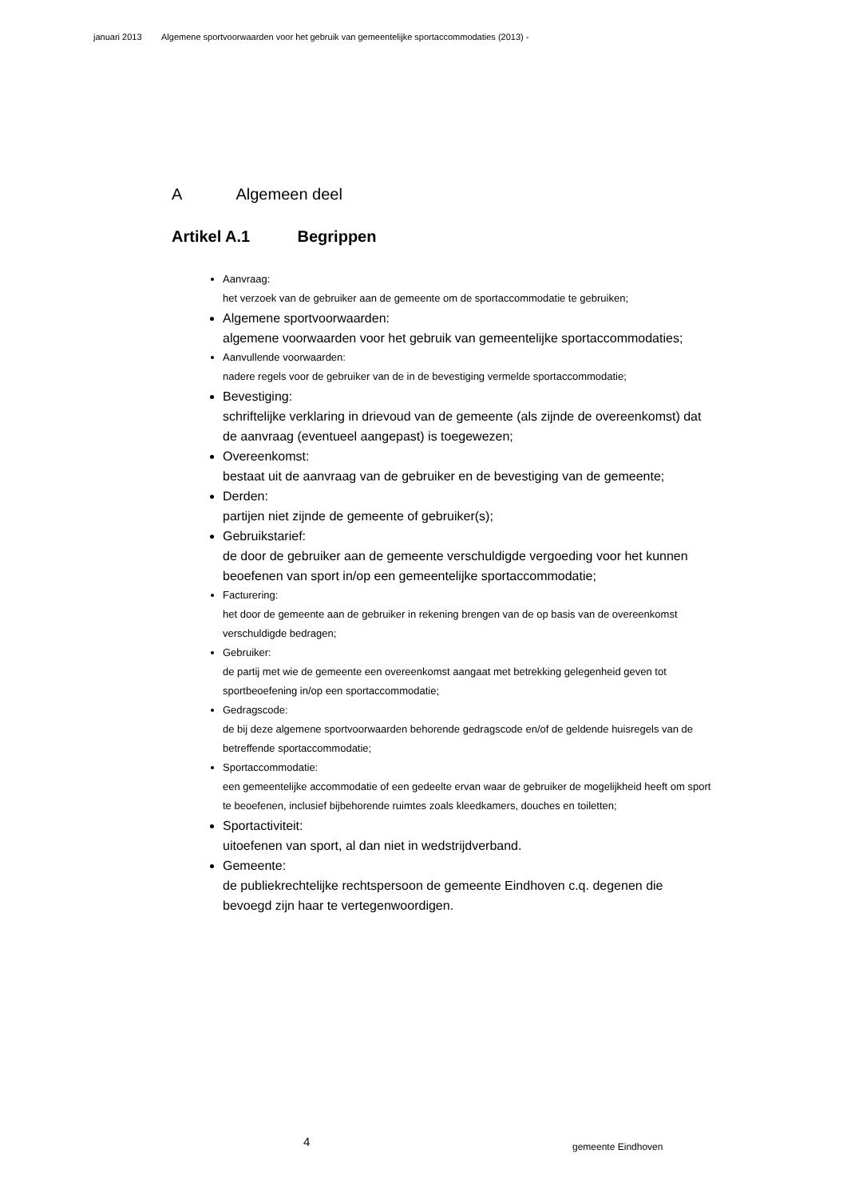januari 2013 Algemene sportvoorwaarden voor het gebruik van gemeentelijke sportaccommodaties (2013) -
A Algemeen deel
Artikel A.1 Begrippen
Aanvraag:
het verzoek van de gebruiker aan de gemeente om de sportaccommodatie te gebruiken;
Algemene sportvoorwaarden:
algemene voorwaarden voor het gebruik van gemeentelijke sportaccommodaties;
Aanvullende voorwaarden:
nadere regels voor de gebruiker van de in de bevestiging vermelde sportaccommodatie;
Bevestiging:
schriftelijke verklaring in drievoud van de gemeente (als zijnde de overeenkomst) dat de aanvraag (eventueel aangepast) is toegewezen;
Overeenkomst:
bestaat uit de aanvraag van de gebruiker en de bevestiging van de gemeente;
Derden:
partijen niet zijnde de gemeente of gebruiker(s);
Gebruikstarief:
de door de gebruiker aan de gemeente verschuldigde vergoeding voor het kunnen beoefenen van sport in/op een gemeentelijke sportaccommodatie;
Facturering:
het door de gemeente aan de gebruiker in rekening brengen van de op basis van de overeenkomst verschuldigde bedragen;
Gebruiker:
de partij met wie de gemeente een overeenkomst aangaat met betrekking gelegenheid geven tot sportbeoefening in/op een sportaccommodatie;
Gedragscode:
de bij deze algemene sportvoorwaarden behorende gedragscode en/of de geldende huisregels van de betreffende sportaccommodatie;
Sportaccommodatie:
een gemeentelijke accommodatie of een gedeelte ervan waar de gebruiker de mogelijkheid heeft om sport te beoefenen, inclusief bijbehorende ruimtes zoals kleedkamers, douches en toiletten;
Sportactiviteit:
uitoefenen van sport, al dan niet in wedstrijdverband.
Gemeente:
de publiekrechtelijke rechtspersoon de gemeente Eindhoven c.q. degenen die bevoegd zijn haar te vertegenwoordigen.
4 gemeente Eindhoven